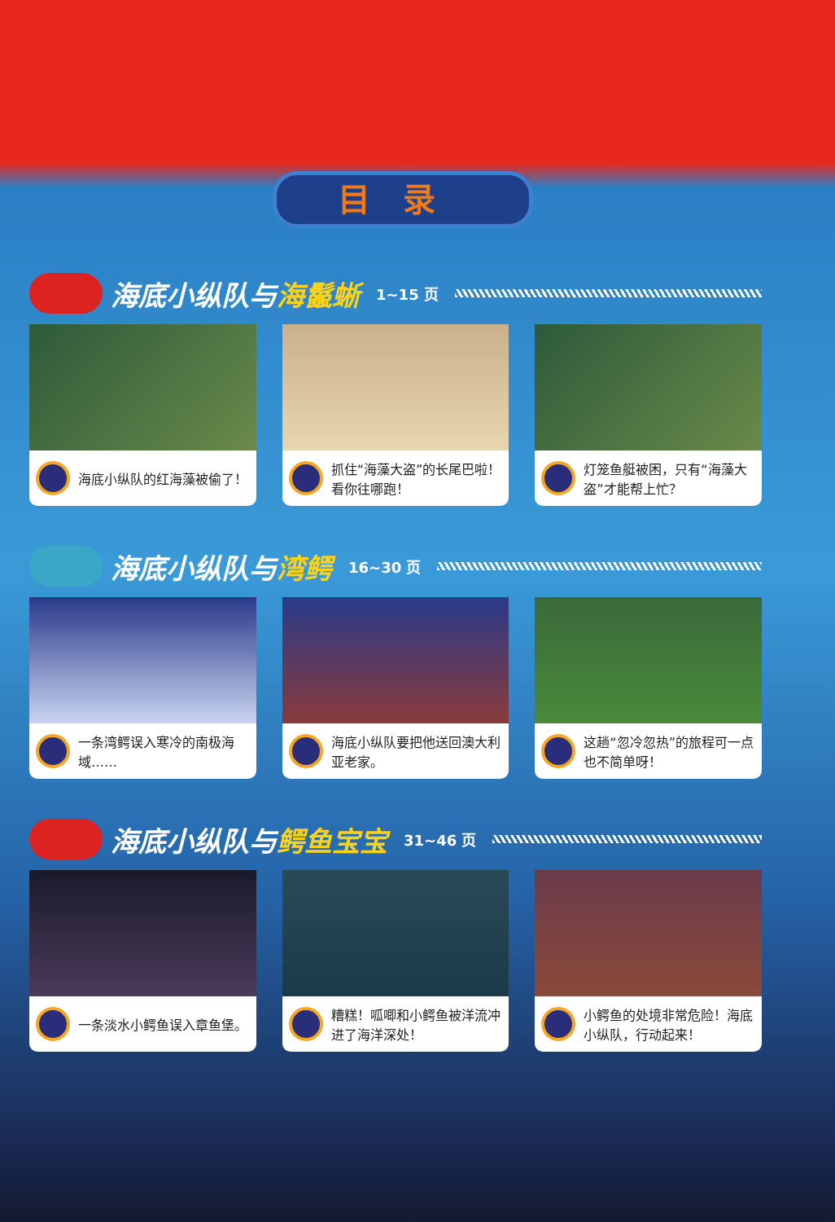目录
海底小纵队与 海鬣蜥 1~15 页
海底小纵队的红海藻被偷了！ 抓住“海藻大盗”的长尾巴啦！看你往哪跑！
灯笼鱼艇被困，只有“海藻大盗”才能帮上忙？
海底小纵队与 湾鳄 16~30 页
一条湾鳄误入寒冷的南极海域…… 海底小纵队要把他送回澳大利亚老家。 这趟“忽冷忽热”的旅程可一点也不简单呀！
海底小纵队与 鳄鱼宝宝 31~46 页
一条淡水小鳄鱼误入章鱼堡。 糟糕！呱唧和小鳄鱼被洋流冲进了海洋深处！
小鳄鱼的处境非常危险！海底小纵队，行动起来！